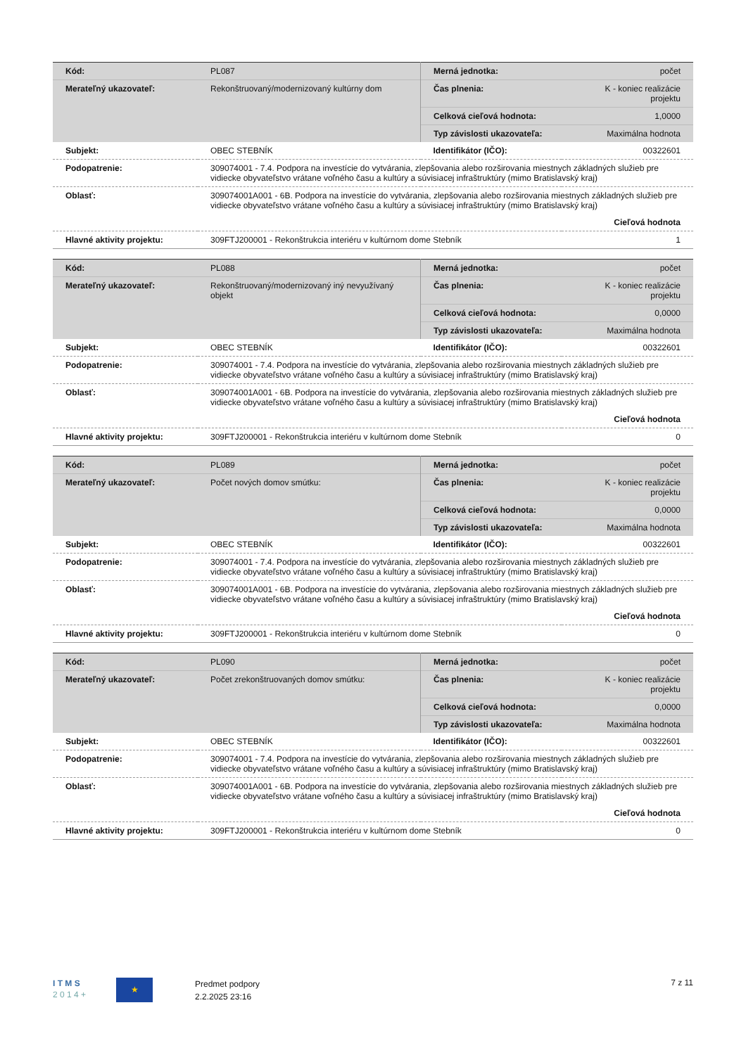| Kód: | PL087 | Merná jednotka: | počet |
| Merateľný ukazovateľ: | Rekonštruovaný/modernizovaný kultúrny dom | Čas plnenia: | K - koniec realizácie projektu |
| | | Celková cieľová hodnota: | 1,0000 |
| | | Typ závislosti ukazovateľa: | Maximálna hodnota |
| Subjekt: | OBEC STEBNÍK | Identifikátor (IČO): | 00322601 |
| Podopatrenie: | 309074001 - 7.4. Podpora na investície do vytvárania, zlepšovania alebo rozširovania miestnych základných služieb pre vidiecke obyvateľstvo vrátane voľného času a kultúry a súvisiacej infraštruktúry (mimo Bratislavský kraj) | | |
| Oblasť: | 309074001A001 - 6B. Podpora na investície do vytvárania, zlepšovania alebo rozširovania miestnych základných služieb pre vidiecke obyvateľstvo vrátane voľného času a kultúry a súvisiacej infraštruktúry (mimo Bratislavský kraj) | | |
| | | | Cieľová hodnota |
| Hlavné aktivity projektu: | 309FTJ200001 - Rekonštrukcia interiéru v kultúrnom dome Stebník | | 1 |
| Kód: | PL088 | Merná jednotka: | počet |
| Merateľný ukazovateľ: | Rekonštruovaný/modernizovaný iný nevyužívaný objekt | Čas plnenia: | K - koniec realizácie projektu |
| | | Celková cieľová hodnota: | 0,0000 |
| | | Typ závislosti ukazovateľa: | Maximálna hodnota |
| Subjekt: | OBEC STEBNÍK | Identifikátor (IČO): | 00322601 |
| Podopatrenie: | 309074001 - 7.4. Podpora na investície do vytvárania, zlepšovania alebo rozširovania miestnych základných služieb pre vidiecke obyvateľstvo vrátane voľného času a kultúry a súvisiacej infraštruktúry (mimo Bratislavský kraj) | | |
| Oblasť: | 309074001A001 - 6B. Podpora na investície do vytvárania, zlepšovania alebo rozširovania miestnych základných služieb pre vidiecke obyvateľstvo vrátane voľného času a kultúry a súvisiacej infraštruktúry (mimo Bratislavský kraj) | | |
| | | | Cieľová hodnota |
| Hlavné aktivity projektu: | 309FTJ200001 - Rekonštrukcia interiéru v kultúrnom dome Stebník | | 0 |
| Kód: | PL089 | Merná jednotka: | počet |
| Merateľný ukazovateľ: | Počet nových domov smútku: | Čas plnenia: | K - koniec realizácie projektu |
| | | Celková cieľová hodnota: | 0,0000 |
| | | Typ závislosti ukazovateľa: | Maximálna hodnota |
| Subjekt: | OBEC STEBNÍK | Identifikátor (IČO): | 00322601 |
| Podopatrenie: | 309074001 - 7.4. Podpora na investície do vytvárania, zlepšovania alebo rozširovania miestnych základných služieb pre vidiecke obyvateľstvo vrátane voľného času a kultúry a súvisiacej infraštruktúry (mimo Bratislavský kraj) | | |
| Oblasť: | 309074001A001 - 6B. Podpora na investície do vytvárania, zlepšovania alebo rozširovania miestnych základných služieb pre vidiecke obyvateľstvo vrátane voľného času a kultúry a súvisiacej infraštruktúry (mimo Bratislavský kraj) | | |
| | | | Cieľová hodnota |
| Hlavné aktivity projektu: | 309FTJ200001 - Rekonštrukcia interiéru v kultúrnom dome Stebník | | 0 |
| Kód: | PL090 | Merná jednotka: | počet |
| Merateľný ukazovateľ: | Počet zrekonštruovaných domov smútku: | Čas plnenia: | K - koniec realizácie projektu |
| | | Celková cieľová hodnota: | 0,0000 |
| | | Typ závislosti ukazovateľa: | Maximálna hodnota |
| Subjekt: | OBEC STEBNÍK | Identifikátor (IČO): | 00322601 |
| Podopatrenie: | 309074001 - 7.4. Podpora na investície do vytvárania, zlepšovania alebo rozširovania miestnych základných služieb pre vidiecke obyvateľstvo vrátane voľného času a kultúry a súvisiacej infraštruktúry (mimo Bratislavský kraj) | | |
| Oblasť: | 309074001A001 - 6B. Podpora na investície do vytvárania, zlepšovania alebo rozširovania miestnych základných služieb pre vidiecke obyvateľstvo vrátane voľného času a kultúry a súvisiacej infraštruktúry (mimo Bratislavský kraj) | | |
| | | | Cieľová hodnota |
| Hlavné aktivity projektu: | 309FTJ200001 - Rekonštrukcia interiéru v kultúrnom dome Stebník | | 0 |
I T M S
2 0 1 4 +
★
Predmet podpory
2.2.2025 23:16
7 z 11